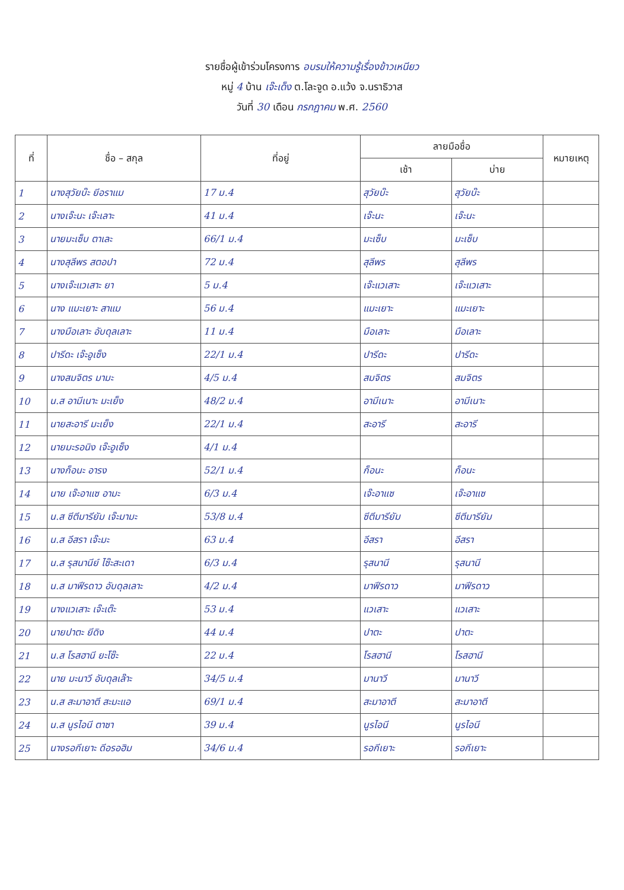รายชื่อผู้เข้าร่วมโครงการ อบรมให้ความรู้เรื่องข้าวเหนียว
หมู่ 4 บ้าน เจ๊ะเด็ง ต.โละจูด อ.แว้ง จ.นราธิวาส
วันที่ 30 เดือน กรกฎาคม พ.ศ. 2560
| ที่ | ชื่อ – สกุล | ที่อยู่ | ลายมือชื่อ | | หมายเหตุ |
| --- | --- | --- | --- | --- | --- |
| | | | เช้า | บ่าย | |
| 1 | นางสุวัยบ๊ะ ยีอราแม | 17 ม.4 | สุวัยบ๊ะ | สุวัยบ๊ะ | |
| 2 | นางเจ๊ะนะ เจ๊ะเลาะ | 41 ม.4 | เจ๊ะนะ | เจ๊ะนะ | |
| 3 | นายมะเซ็บ ตาเละ | 66/1 ม.4 | มะเซ็บ | มะเซ็บ | |
| 4 | นางสุลีพร สตอปา | 72 ม.4 | สุลีพร | สุลีพร | |
| 5 | นางเจ๊ะแวเสาะ ยา | 5 ม.4 | เจ๊ะแวเสาะ | เจ๊ะแวเสาะ | |
| 6 | นาง แมะเยาะ สาแม | 56 ม.4 | แมะเยาะ | แมะเยาะ | |
| 7 | นางมือเลาะ อับดุลเลาะ | 11 ม.4 | มือเลาะ | มือเลาะ | |
| 8 | ปารีดะ เจ๊ะอูเซ็ง | 22/1 ม.4 | ปารีดะ | ปารีดะ | |
| 9 | นางสมจิตร มามะ | 4/5 ม.4 | สมจิตร | สมจิตร | |
| 10 | น.ส อามีเนาะ มะเย็ง | 48/2 ม.4 | อามีเนาะ | อามีเนาะ | |
| 11 | นายสะอารี มะเย็ง | 22/1 ม.4 | สะอารี | สะอารี | |
| 12 | นายมะรอนิง เจ๊ะอูเซ็ง | 4/1 ม.4 | | | |
| 13 | นางก็อนะ อารง | 52/1 ม.4 | ก็อนะ | ก็อนะ | |
| 14 | นาย เจ๊ะอาแซ อามะ | 6/3 ม.4 | เจ๊ะอาแซ | เจ๊ะอาแซ | |
| 15 | น.ส ซีตีมารียัม เจ๊ะมามะ | 53/8 ม.4 | ซีตีมารียัม | ซีตีมารียัม | |
| 16 | น.ส อีสรา เจ๊ะมะ | 63 ม.4 | อีสรา | อีสรา | |
| 17 | น.ส รุสนานีย์ ไซ๊ะสะเดา | 6/3 ม.4 | รุสนานี | รุสนานี | |
| 18 | น.ส มาฟีรดาว อับดุลเลาะ | 4/2 ม.4 | มาฟีรดาว | มาฟีรดาว | |
| 19 | นางแวเสาะ เจ๊ะเต๊ะ | 53 ม.4 | แวเสาะ | แวเสาะ | |
| 20 | นายปาตะ ยีดิง | 44 ม.4 | ปาตะ | ปาตะ | |
| 21 | น.ส โรสฮานี ยะโซ๊ะ | 22 ม.4 | โรสฮานี | โรสฮานี | |
| 22 | นาย มะนาวี อับดุลเล๊าะ | 34/5 ม.4 | มานาวี | มานาวี | |
| 23 | น.ส สะมาอาตี สะมะแอ | 69/1 ม.4 | สะมาอาตี | สะมาอาตี | |
| 24 | น.ส นูรไอนี ตาซา | 39 ม.4 | นูรไอนี | นูรไอนี | |
| 25 | นางรอกีเยาะ ดีอรอฮิม | 34/6 ม.4 | รอกีเยาะ | รอกีเยาะ | |